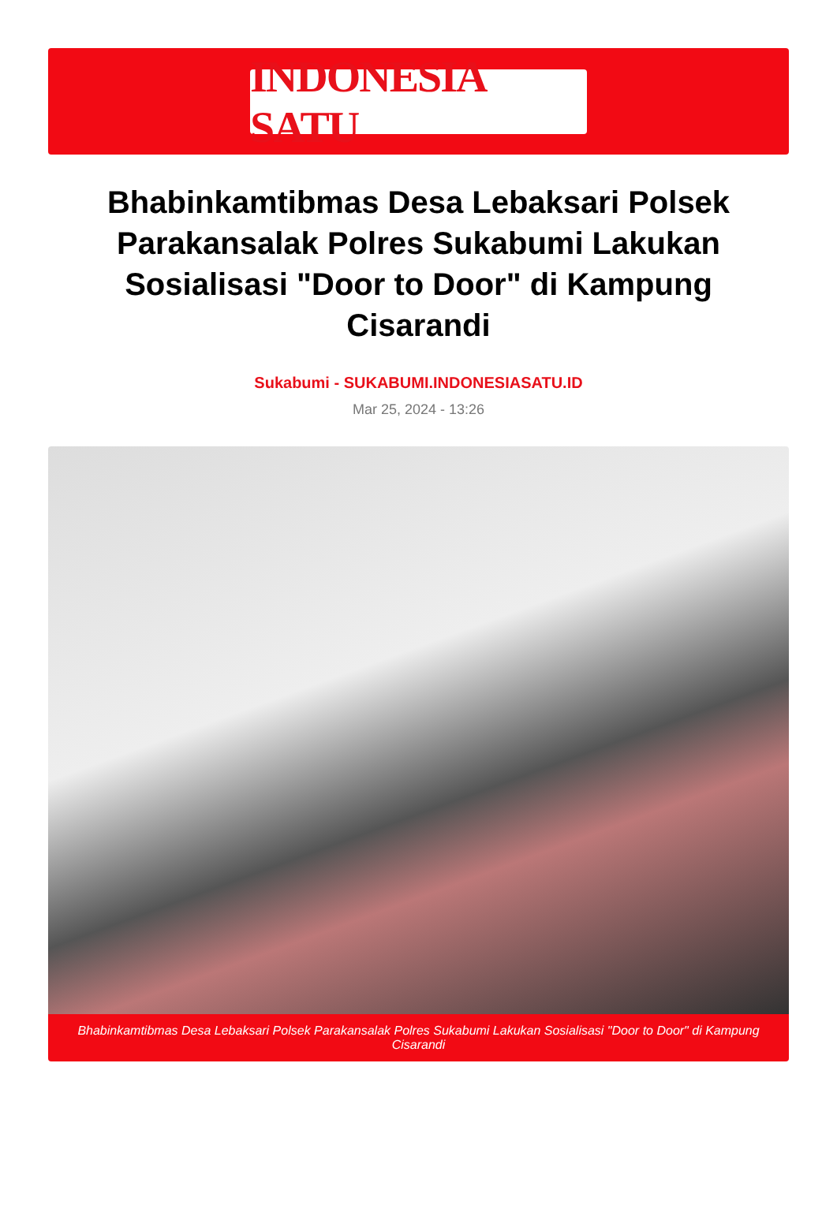INDONESIA SATU
Bhabinkamtibmas Desa Lebaksari Polsek Parakansalak Polres Sukabumi Lakukan Sosialisasi "Door to Door" di Kampung Cisarandi
Sukabumi - SUKABUMI.INDONESIASATU.ID
Mar 25, 2024 - 13:26
Bhabinkamtibmas Desa Lebaksari Polsek Parakansalak Polres Sukabumi Lakukan Sosialisasi "Door to Door" di Kampung Cisarandi